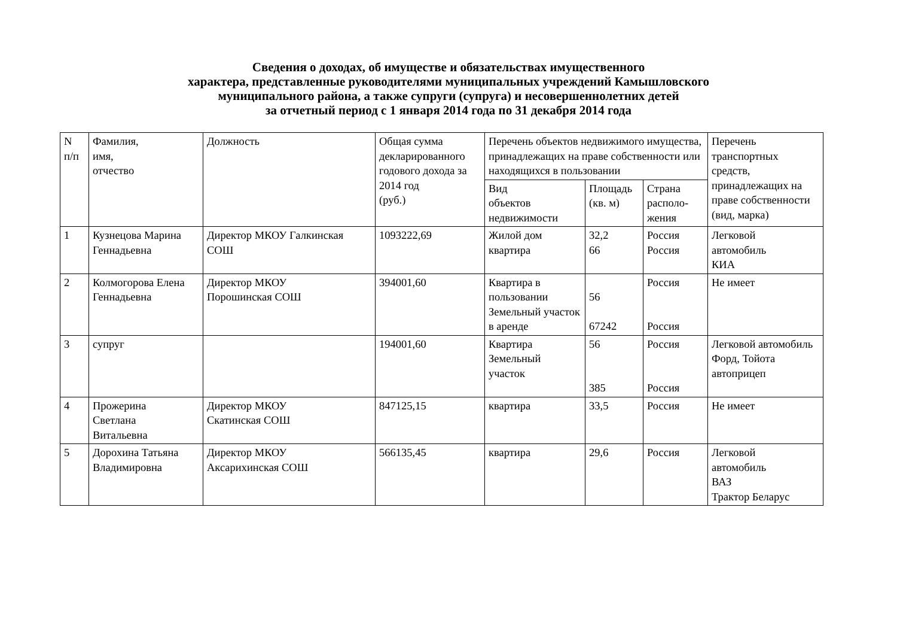Сведения о доходах, об имуществе и обязательствах имущественного
характера, представленные руководителями муниципальных учреждений Камышловского
муниципального района, а также супруги (супруга) и несовершеннолетних детей
за отчетный период с 1 января 2014 года по 31 декабря 2014 года
| N п/п | Фамилия, имя, отчество | Должность | Общая сумма декларированного годового дохода за 2014 год (руб.) | Перечень объектов недвижимого имущества, принадлежащих на праве собственности или находящихся в пользовании | | | Перечень транспортных средств, принадлежащих на праве собственности (вид, марка) |
| --- | --- | --- | --- | --- | --- | --- | --- |
| | | | | Вид объектов недвижимости | Площадь (кв. м) | Страна располо-жения | |
| 1 | Кузнецова Марина Геннадьевна | Директор МКОУ Галкинская СОШ | 1093222,69 | Жилой дом квартира | 32,2 66 | Россия Россия | Легковой автомобиль КИА |
| 2 | Колмогорова Елена Геннадьевна | Директор МКОУ Порошинская СОШ | 394001,60 | Квартира в пользовании Земельный участок в аренде | 56 67242 | Россия Россия | Не имеет |
| 3 | супруг | | 194001,60 | Квартира Земельный участок | 56 385 | Россия Россия | Легковой автомобиль Форд, Тойота автоприцеп |
| 4 | Прожерина Светлана Витальевна | Директор МКОУ Скатинская СОШ | 847125,15 | квартира | 33,5 | Россия | Не имеет |
| 5 | Дорохина Татьяна Владимировна | Директор МКОУ Аксарихинская СОШ | 566135,45 | квартира | 29,6 | Россия | Легковой автомобиль ВАЗ Трактор Беларус |